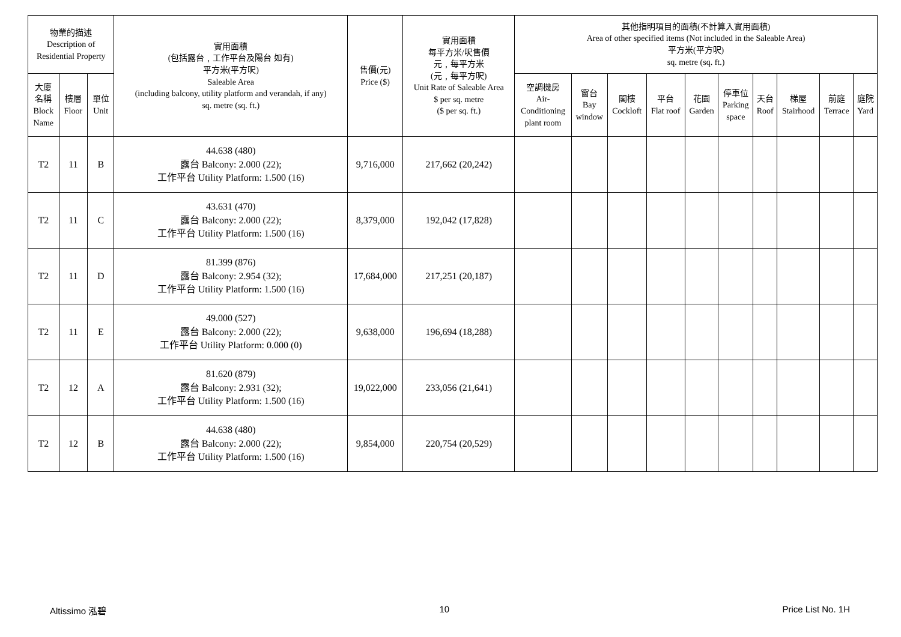| 物業的描述 Description of Residential Property | | | 實用面積 (包括露台﹐工作平台及陽台 如有) 平方米(平方呎) Saleable Area (including balcony, utility platform and verandah, if any) sq. metre (sq. ft.) | 售價(元) Price ($) | 實用面積 每平方米/呎售價 元﹐每平方米 (元﹐每平方呎) Unit Rate of Saleable Area $ per sq. metre ($ per sq. ft.) | 其他指明項目的面積(不計算入實用面積) Area of other specified items (Not included in the Saleable Area) 平方米(平方呎) sq. metre (sq. ft.) | | | | | | | | | |
| --- | --- | --- | --- | --- | --- | --- | --- | --- | --- | --- | --- | --- | --- | --- | --- |
| 大廈 名稱 Block Name | 樓層 Floor | 單位 Unit | | | | 空調機房 Air- Conditioning plant room | 窗台 Bay window | 閣樓 Cockloft | 平台 Flat roof | 花園 Garden | 停車位 Parking space | 天台 Roof | 梯屋 Stairhood | 前庭 Terrace | 庭院 Yard |
| T2 | 11 | B | 44.638 (480) 露台 Balcony: 2.000 (22); 工作平台 Utility Platform: 1.500 (16) | 9,716,000 | 217,662 (20,242) | | | | | | | | | | |
| T2 | 11 | C | 43.631 (470) 露台 Balcony: 2.000 (22); 工作平台 Utility Platform: 1.500 (16) | 8,379,000 | 192,042 (17,828) | | | | | | | | | | |
| T2 | 11 | D | 81.399 (876) 露台 Balcony: 2.954 (32); 工作平台 Utility Platform: 1.500 (16) | 17,684,000 | 217,251 (20,187) | | | | | | | | | | |
| T2 | 11 | E | 49.000 (527) 露台 Balcony: 2.000 (22); 工作平台 Utility Platform: 0.000 (0) | 9,638,000 | 196,694 (18,288) | | | | | | | | | | |
| T2 | 12 | A | 81.620 (879) 露台 Balcony: 2.931 (32); 工作平台 Utility Platform: 1.500 (16) | 19,022,000 | 233,056 (21,641) | | | | | | | | | | |
| T2 | 12 | B | 44.638 (480) 露台 Balcony: 2.000 (22); 工作平台 Utility Platform: 1.500 (16) | 9,854,000 | 220,754 (20,529) | | | | | | | | | | |
Altissimo 泓碧 10 Price List No. 1H